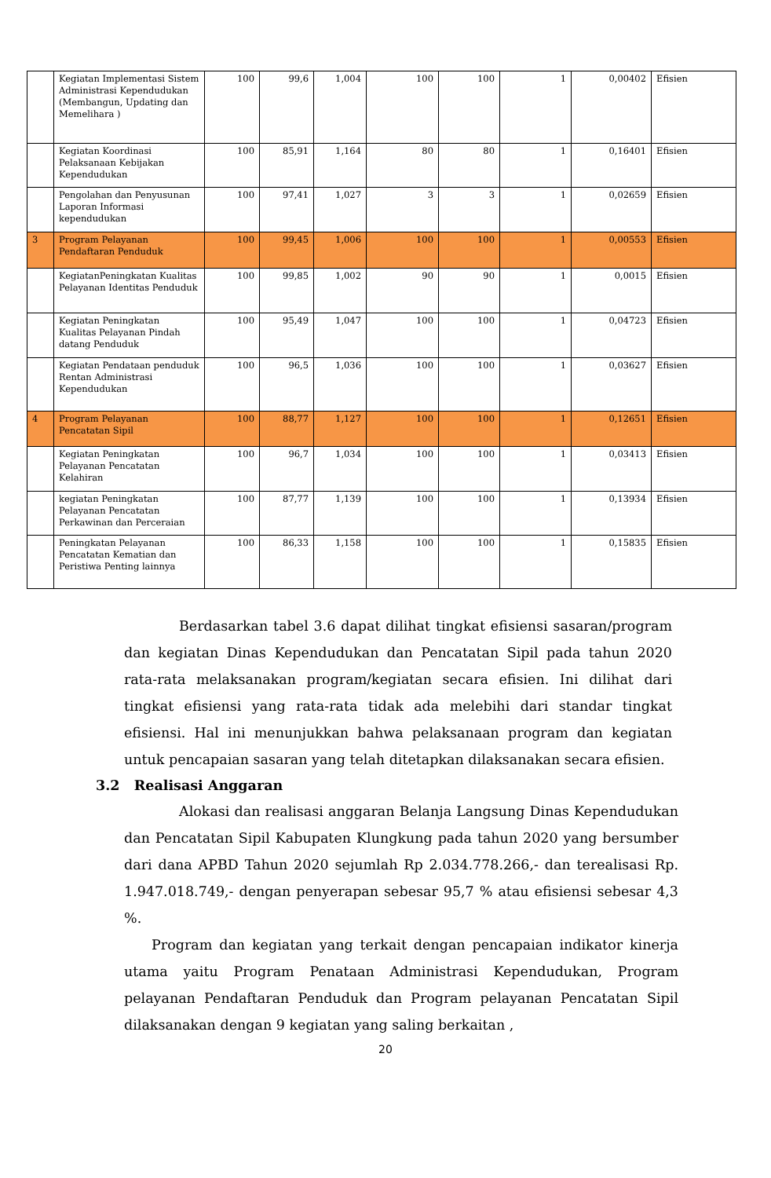| | Kegiatan Implementasi Sistem Administrasi Kependudukan (Membangun, Updating dan Memelihara ) | 100 | 99,6 | 1,004 | 100 | 100 | 1 | 0,00402 | Efisien |
| | Kegiatan Koordinasi Pelaksanaan Kebijakan Kependudukan | 100 | 85,91 | 1,164 | 80 | 80 | 1 | 0,16401 | Efisien |
| | Pengolahan dan Penyusunan Laporan Informasi kependudukan | 100 | 97,41 | 1,027 | 3 | 3 | 1 | 0,02659 | Efisien |
| 3 | Program Pelayanan Pendaftaran Penduduk | 100 | 99,45 | 1,006 | 100 | 100 | 1 | 0,00553 | Efisien |
| | KegiatanPeningkatan Kualitas Pelayanan Identitas Penduduk | 100 | 99,85 | 1,002 | 90 | 90 | 1 | 0,0015 | Efisien |
| | Kegiatan Peningkatan Kualitas Pelayanan Pindah datang Penduduk | 100 | 95,49 | 1,047 | 100 | 100 | 1 | 0,04723 | Efisien |
| | Kegiatan Pendataan penduduk Rentan Administrasi Kependudukan | 100 | 96,5 | 1,036 | 100 | 100 | 1 | 0,03627 | Efisien |
| 4 | Program Pelayanan Pencatatan Sipil | 100 | 88,77 | 1,127 | 100 | 100 | 1 | 0,12651 | Efisien |
| | Kegiatan Peningkatan Pelayanan Pencatatan Kelahiran | 100 | 96,7 | 1,034 | 100 | 100 | 1 | 0,03413 | Efisien |
| | kegiatan Peningkatan Pelayanan Pencatatan Perkawinan dan Perceraian | 100 | 87,77 | 1,139 | 100 | 100 | 1 | 0,13934 | Efisien |
| | Peningkatan Pelayanan Pencatatan Kematian dan Peristiwa Penting lainnya | 100 | 86,33 | 1,158 | 100 | 100 | 1 | 0,15835 | Efisien |
    Berdasarkan tabel 3.6 dapat dilihat tingkat efisiensi sasaran/program dan kegiatan Dinas Kependudukan dan Pencatatan Sipil pada tahun 2020 rata-rata melaksanakan program/kegiatan secara efisien. Ini dilihat dari tingkat efisiensi yang rata-rata tidak ada melebihi dari standar tingkat efisiensi. Hal ini menunjukkan bahwa pelaksanaan program dan kegiatan untuk pencapaian sasaran yang telah ditetapkan dilaksanakan secara efisien.
3.2 Realisasi Anggaran
    Alokasi dan realisasi anggaran Belanja Langsung Dinas Kependudukan dan Pencatatan Sipil Kabupaten Klungkung pada tahun 2020 yang bersumber dari dana APBD Tahun 2020 sejumlah Rp 2.034.778.266,- dan terealisasi Rp. 1.947.018.749,- dengan penyerapan sebesar 95,7 % atau efisiensi sebesar 4,3 %.
  Program dan kegiatan yang terkait dengan pencapaian indikator kinerja utama yaitu Program Penataan Administrasi Kependudukan, Program pelayanan Pendaftaran Penduduk dan Program pelayanan Pencatatan Sipil dilaksanakan dengan 9 kegiatan yang saling berkaitan ,
20